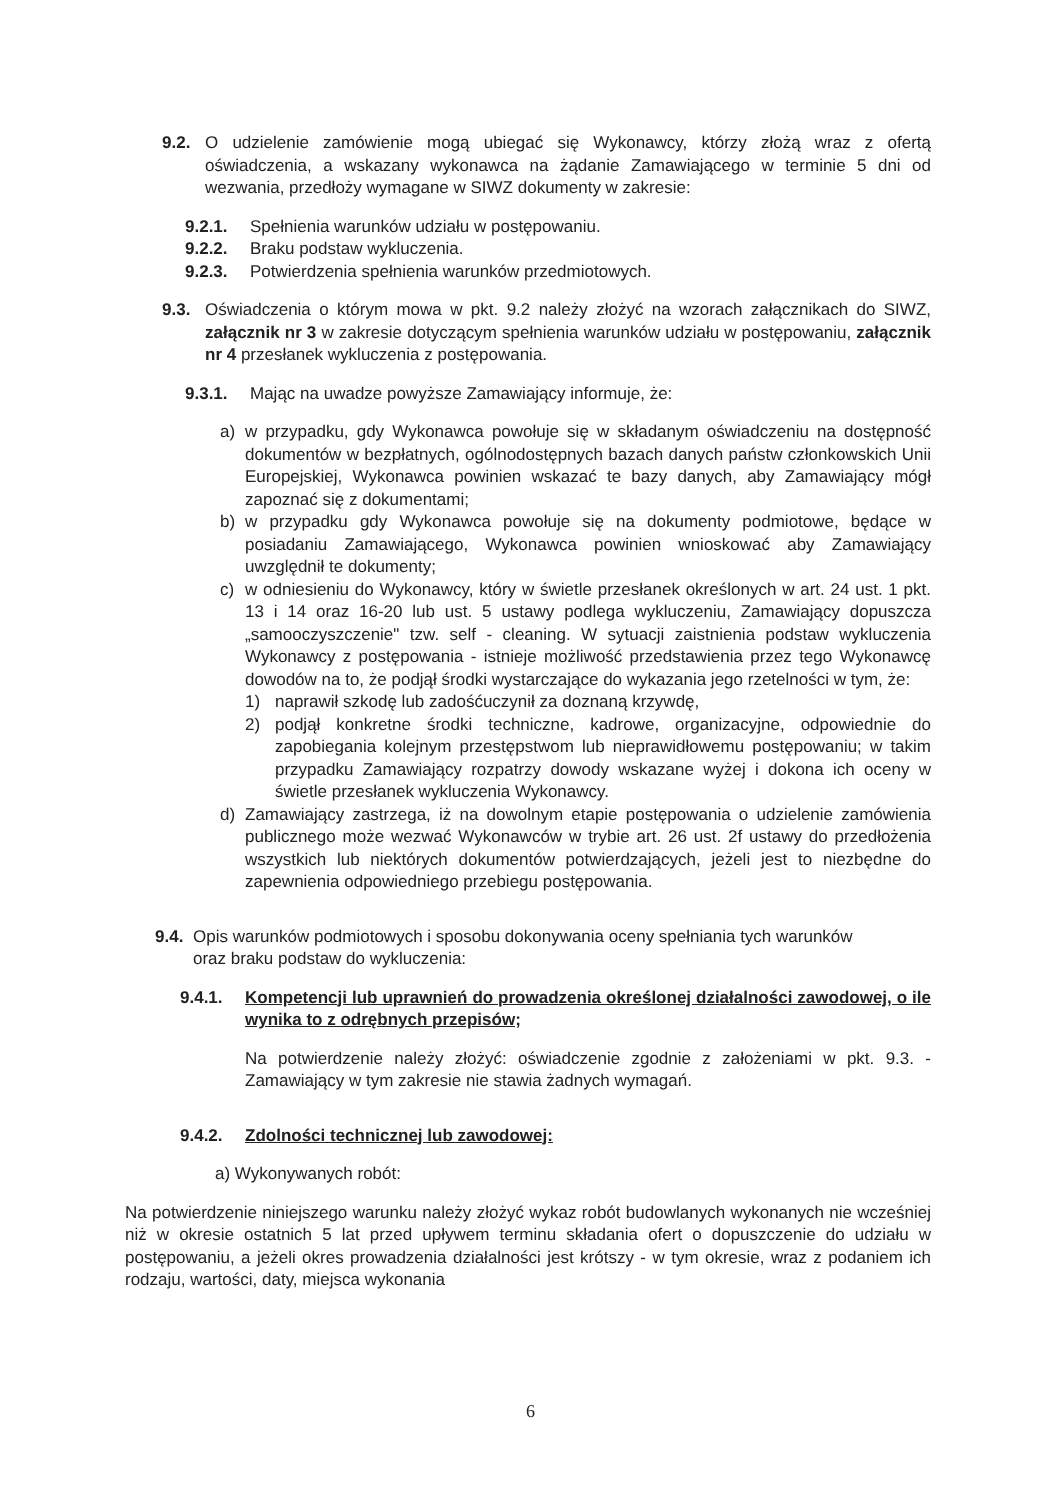9.2. O udzielenie zamówienie mogą ubiegać się Wykonawcy, którzy złożą wraz z ofertą oświadczenia, a wskazany wykonawca na żądanie Zamawiającego w terminie 5 dni od wezwania, przedłoży wymagane w SIWZ dokumenty w zakresie:
9.2.1. Spełnienia warunków udziału w postępowaniu.
9.2.2. Braku podstaw wykluczenia.
9.2.3. Potwierdzenia spełnienia warunków przedmiotowych.
9.3. Oświadczenia o którym mowa w pkt. 9.2 należy złożyć na wzorach załącznikach do SIWZ, załącznik nr 3 w zakresie dotyczącym spełnienia warunków udziału w postępowaniu, załącznik nr 4 przesłanek wykluczenia z postępowania.
9.3.1. Mając na uwadze powyższe Zamawiający informuje, że:
a) w przypadku, gdy Wykonawca powołuje się w składanym oświadczeniu na dostępność dokumentów w bezpłatnych, ogólnodostępnych bazach danych państw członkowskich Unii Europejskiej, Wykonawca powinien wskazać te bazy danych, aby Zamawiający mógł zapoznać się z dokumentami;
b) w przypadku gdy Wykonawca powołuje się na dokumenty podmiotowe, będące w posiadaniu Zamawiającego, Wykonawca powinien wnioskować aby Zamawiający uwzględnił te dokumenty;
c) w odniesieniu do Wykonawcy, który w świetle przesłanek określonych w art. 24 ust. 1 pkt. 13 i 14 oraz 16-20 lub ust. 5 ustawy podlega wykluczeniu, Zamawiający dopuszcza „samooczyszczenie" tzw. self - cleaning. W sytuacji zaistnienia podstaw wykluczenia Wykonawcy z postępowania - istnieje możliwość przedstawienia przez tego Wykonawcę dowodów na to, że podjął środki wystarczające do wykazania jego rzetelności w tym, że:
1) naprawił szkodę lub zadośćuczynił za doznaną krzywdę,
2) podjął konkretne środki techniczne, kadrowe, organizacyjne, odpowiednie do zapobiegania kolejnym przestępstwom lub nieprawidłowemu postępowaniu; w takim przypadku Zamawiający rozpatrzy dowody wskazane wyżej i dokona ich oceny w świetle przesłanek wykluczenia Wykonawcy.
d) Zamawiający zastrzega, iż na dowolnym etapie postępowania o udzielenie zamówienia publicznego może wezwać Wykonawców w trybie art. 26 ust. 2f ustawy do przedłożenia wszystkich lub niektórych dokumentów potwierdzających, jeżeli jest to niezbędne do zapewnienia odpowiedniego przebiegu postępowania.
9.4. Opis warunków podmiotowych i sposobu dokonywania oceny spełniania tych warunków oraz braku podstaw do wykluczenia:
9.4.1. Kompetencji lub uprawnień do prowadzenia określonej działalności zawodowej, o ile wynika to z odrębnych przepisów;
Na potwierdzenie należy złożyć: oświadczenie zgodnie z założeniami w pkt. 9.3. -Zamawiający w tym zakresie nie stawia żadnych wymagań.
9.4.2. Zdolności technicznej lub zawodowej:
a) Wykonywanych robót:
Na potwierdzenie niniejszego warunku należy złożyć wykaz robót budowlanych wykonanych nie wcześniej niż w okresie ostatnich 5 lat przed upływem terminu składania ofert o dopuszczenie do udziału w postępowaniu, a jeżeli okres prowadzenia działalności jest krótszy - w tym okresie, wraz z podaniem ich rodzaju, wartości, daty, miejsca wykonania
6